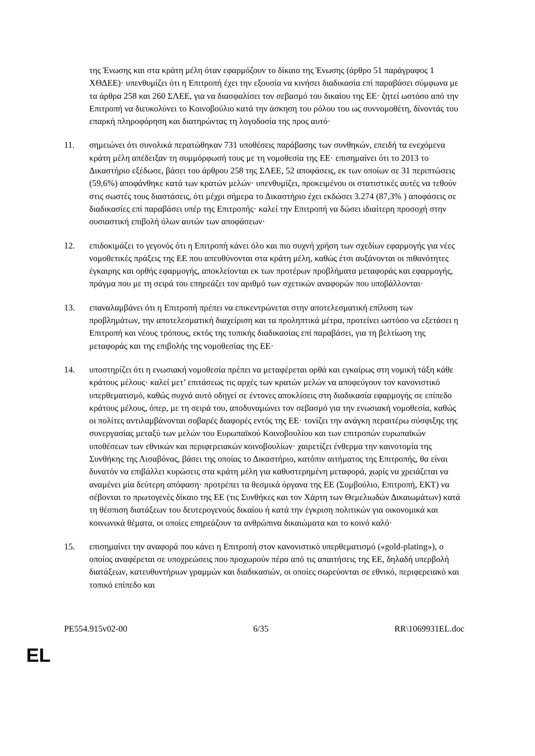της Ένωσης και στα κράτη μέλη όταν εφαρμόζουν το δίκαιο της Ένωσης (άρθρο 51 παράγραφος 1 ΧΘΔΕΕ)· υπενθυμίζει ότι η Επιτροπή έχει την εξουσία να κινήσει διαδικασία επί παραβάσει σύμφωνα με τα άρθρα 258 και 260 ΣΛΕΕ, για να διασφαλίσει τον σεβασμό του δικαίου της ΕΕ· ζητεί ωστόσο από την Επιτροπή να διευκολύνει το Κοινοβούλιο κατά την άσκηση του ρόλου του ως συννομοθέτη, δίνοντάς του επαρκή πληροφόρηση και διατηρώντας τη λογοδοσία της προς αυτό·
11. σημειώνει ότι συνολικά περατώθηκαν 731 υποθέσεις παράβασης των συνθηκών, επειδή τα ενεχόμενα κράτη μέλη απέδειξαν τη συμμόρφωσή τους με τη νομοθεσία της ΕΕ· επισημαίνει ότι το 2013 το Δικαστήριο εξέδωσε, βάσει του άρθρου 258 της ΣΛΕΕ, 52 αποφάσεις, εκ των οποίων σε 31 περιπτώσεις (59,6%) αποφάνθηκε κατά των κρατών μελών· υπενθυμίζει, προκειμένου οι στατιστικές αυτές να τεθούν στις σωστές τους διαστάσεις, ότι μέχρι σήμερα το Δικαστήριο έχει εκδώσει 3.274 (87,3% ) αποφάσεις σε διαδικασίες επί παραβάσει υπέρ της Επιτροπής· καλεί την Επιτροπή να δώσει ιδιαίτερη προσοχή στην ουσιαστική επιβολή όλων αυτών των αποφάσεων·
12. επιδοκιμάζει το γεγονός ότι η Επιτροπή κάνει όλο και πιο συχνή χρήση των σχεδίων εφαρμογής για νέες νομοθετικές πράξεις της ΕΕ που απευθύνονται στα κράτη μέλη, καθώς έτσι αυξάνονται οι πιθανότητες έγκαιρης και ορθής εφαρμογής, αποκλείονται εκ των προτέρων προβλήματα μεταφοράς και εφαρμογής, πράγμα που με τη σειρά του επηρεάζει τον αριθμό των σχετικών αναφορών που υποβάλλονται·
13. επαναλαμβάνει ότι η Επιτροπή πρέπει να επικεντρώνεται στην αποτελεσματική επίλυση των προβλημάτων, την αποτελεσματική διαχείριση και τα προληπτικά μέτρα, προτείνει ωστόσο να εξετάσει η Επιτροπή και νέους τρόπους, εκτός της τυπικής διαδικασίας επί παραβάσει, για τη βελτίωση της μεταφοράς και της επιβολής της νομοθεσίας της ΕΕ·
14. υποστηρίζει ότι η ενωσιακή νομοθεσία πρέπει να μεταφέρεται ορθά και εγκαίρως στη νομική τάξη κάθε κράτους μέλους· καλεί μετ’ επιτάσεως τις αρχές των κρατών μελών να αποφεύγουν τον κανονιστικό υπερθεματισμό, καθώς συχνά αυτό οδηγεί σε έντονες αποκλίσεις στη διαδικασία εφαρμογής σε επίπεδο κράτους μέλους, όπερ, με τη σειρά του, αποδυναμώνει τον σεβασμό για την ενωσιακή νομοθεσία, καθώς οι πολίτες αντιλαμβάνονται σοβαρές διαφορές εντός της ΕΕ· τονίζει την ανάγκη περαιτέρω σύσφιξης της συνεργασίας μεταξύ των μελών του Ευρωπαϊκού Κοινοβουλίου και των επιτροπών ευρωπαϊκών υποθέσεων των εθνικών και περιφερειακών κοινοβουλίων· χαιρετίζει ένθερμα την καινοτομία της Συνθήκης της Λισαβόνας, βάσει της οποίας το Δικαστήριο, κατόπιν αιτήματος της Επιτροπής, θα είναι δυνατόν να επιβάλλει κυρώσεις στα κράτη μέλη για καθυστερημένη μεταφορά, χωρίς να χρειάζεται να αναμένει μία δεύτερη απόφαση· προτρέπει τα θεσμικά όργανα της ΕΕ (Συμβούλιο, Επιτροπή, ΕΚΤ) να σέβονται το πρωτογενές δίκαιο της ΕΕ (τις Συνθήκες και τον Χάρτη των Θεμελιωδών Δικαιωμάτων) κατά τη θέσπιση διατάξεων του δευτερογενούς δικαίου ή κατά την έγκριση πολιτικών για οικονομικά και κοινωνικά θέματα, οι οποίες επηρεάζουν τα ανθρώπινα δικαιώματα και το κοινό καλό·
15. επισημαίνει την αναφορά που κάνει η Επιτροπή στον κανονιστικό υπερθεματισμό («gold-plating»), ο οποίος αναφέρεται σε υποχρεώσεις που προχωρούν πέρα από τις απαιτήσεις της ΕΕ, δηλαδή υπερβολή διατάξεων, κατευθυντήριων γραμμών και διαδικασιών, οι οποίες σωρεύονται σε εθνικό, περιφερειακό και τοπικό επίπεδο και
PE554.915v02-00 6/35 RR\1069931EL.doc
EL